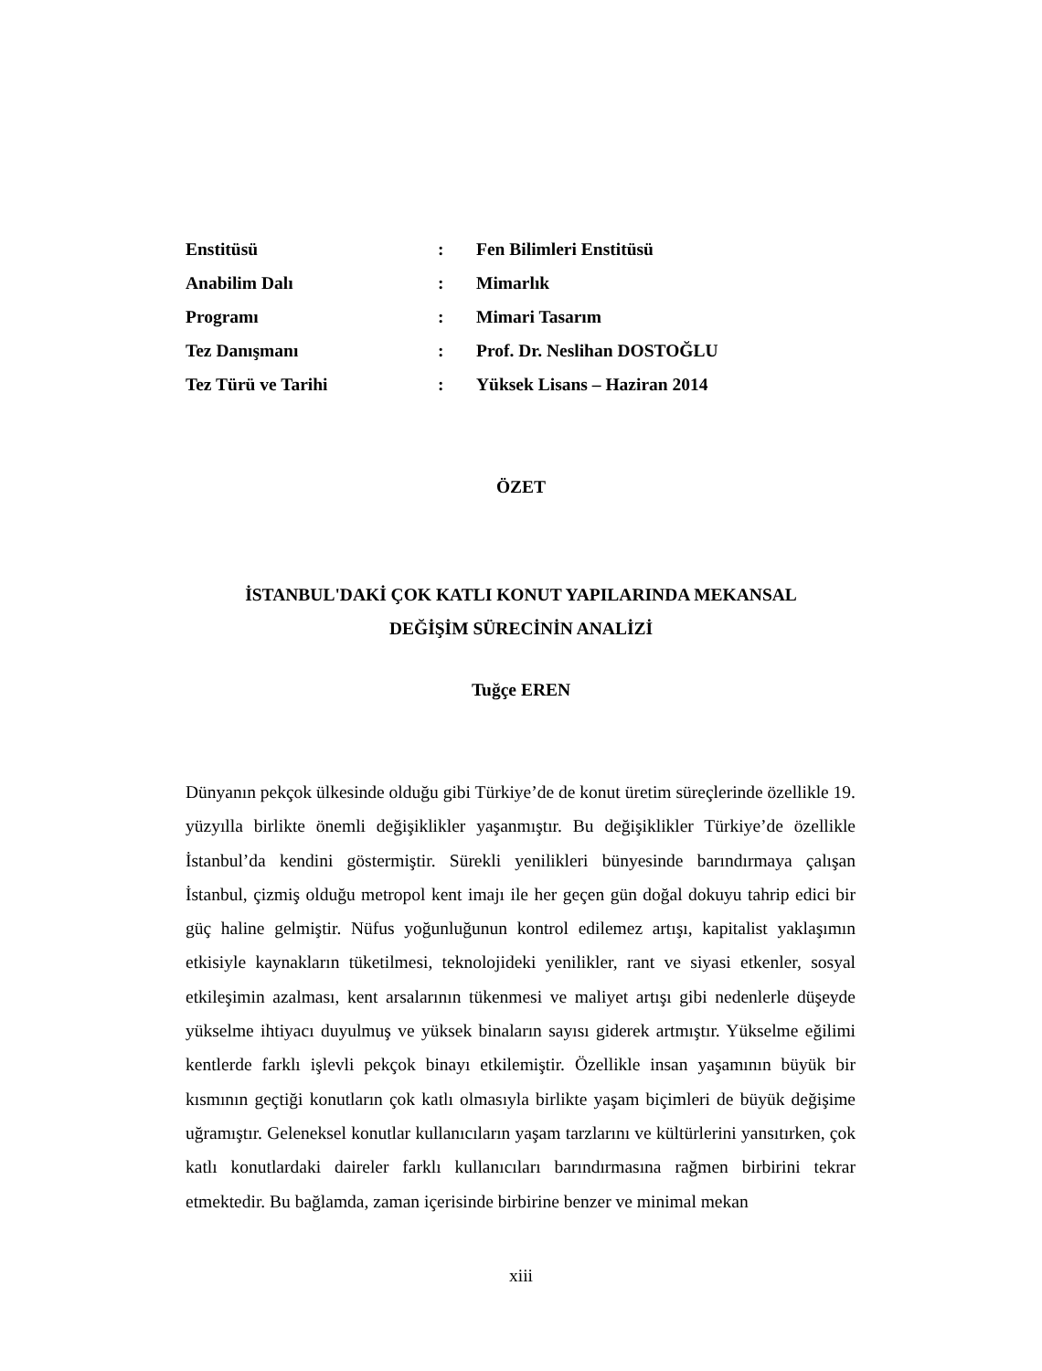| Enstitüsü | : | Fen Bilimleri Enstitüsü |
| Anabilim Dalı | : | Mimarlık |
| Programı | : | Mimari Tasarım |
| Tez Danışmanı | : | Prof. Dr. Neslihan DOSTOĞLU |
| Tez Türü ve Tarihi | : | Yüksek Lisans – Haziran 2014 |
ÖZET
İSTANBUL'DAKİ ÇOK KATLI KONUT YAPILARINDA MEKANSAL
DEĞİŞİM SÜRECİNİN ANALİZİ
Tuğçe EREN
Dünyanın pekçok ülkesinde olduğu gibi Türkiye’de de konut üretim süreçlerinde özellikle 19. yüzyılla birlikte önemli değişiklikler yaşanmıştır. Bu değişiklikler Türkiye’de özellikle İstanbul’da kendini göstermiştir. Sürekli yenilikleri bünyesinde barındırmaya çalışan İstanbul, çizmiş olduğu metropol kent imajı ile her geçen gün doğal dokuyu tahrip edici bir güç haline gelmiştir. Nüfus yoğunluğunun kontrol edilemez artışı, kapitalist yaklaşımın etkisiyle kaynakların tüketilmesi, teknolojideki yenilikler, rant ve siyasi etkenler, sosyal etkileşimin azalması, kent arsalarının tükenmesi ve maliyet artışı gibi nedenlerle düşeyde yükselme ihtiyacı duyulmuş ve yüksek binaların sayısı giderek artmıştır. Yükselme eğilimi kentlerde farklı işlevli pekçok binayı etkilemiştir. Özellikle insan yaşamının büyük bir kısmının geçtiği konutların çok katlı olmasıyla birlikte yaşam biçimleri de büyük değişime uğramıştır. Geleneksel konutlar kullanıcıların yaşam tarzlarını ve kültürlerini yansıtırken, çok katlı konutlardaki daireler farklı kullanıcıları barındırmasına rağmen birbirini tekrar etmektedir. Bu bağlamda, zaman içerisinde birbirine benzer ve minimal mekan
xiii